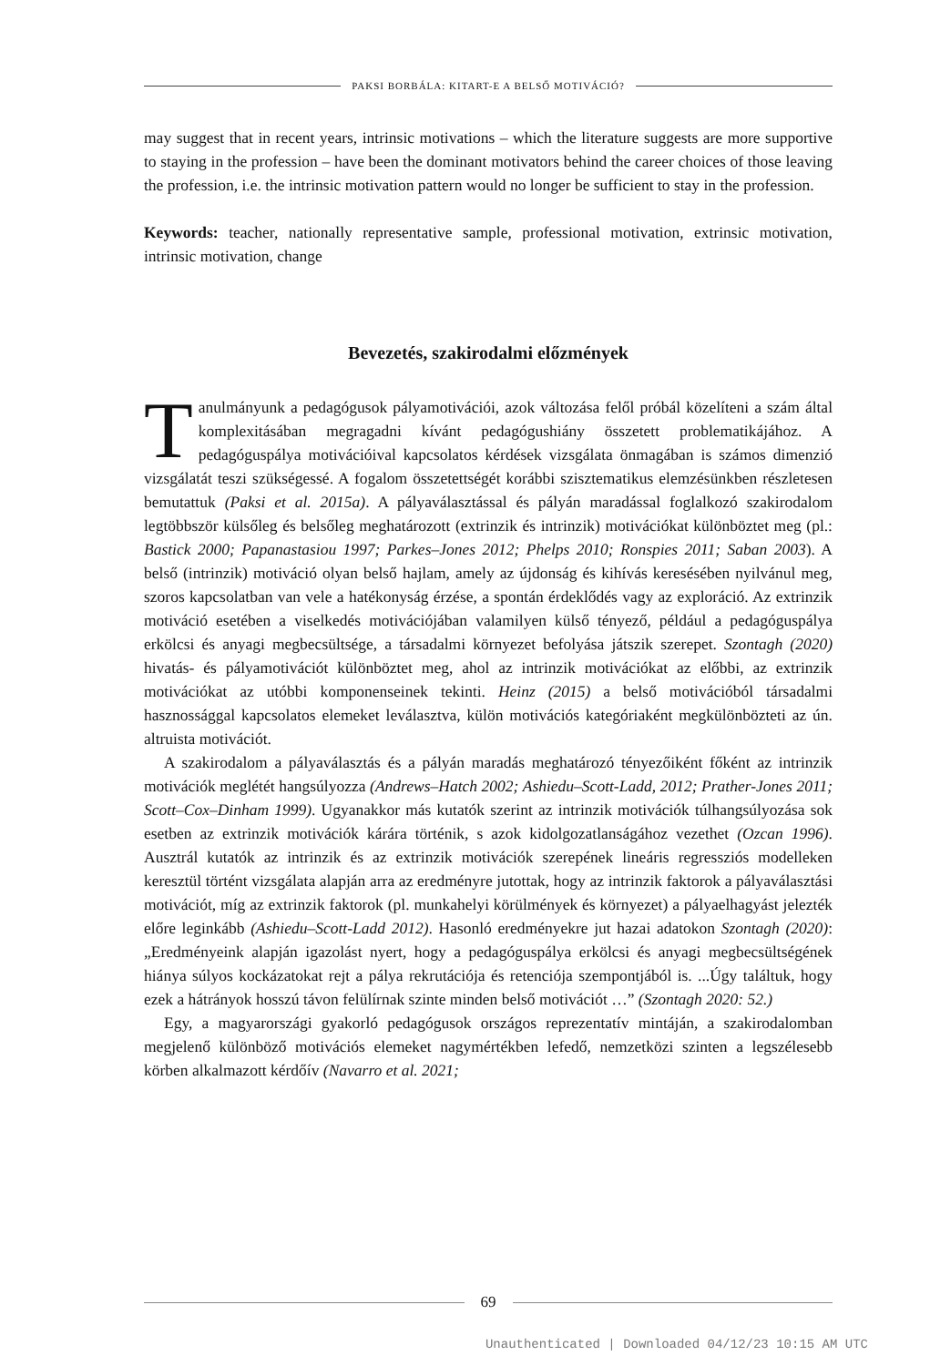PAKSI BORBÁLA: KITART-E A BELSŐ MOTIVÁCIÓ?
may suggest that in recent years, intrinsic motivations – which the literature suggests are more supportive to staying in the profession – have been the dominant motivators behind the career choices of those leaving the profession, i.e. the intrinsic motivation pattern would no longer be sufficient to stay in the profession.
Keywords: teacher, nationally representative sample, professional motivation, extrinsic motivation, intrinsic motivation, change
Bevezetés, szakirodalmi előzmények
Tanulmányunk a pedagógusok pályamotivációi, azok változása felől próbál közelíteni a szám által komplexitásában megragadni kívánt pedagógushiány összetett problematikájához. A pedagóguspálya motivációival kapcsolatos kérdések vizsgálata önmagában is számos dimenzió vizsgálatát teszi szükségessé. A fogalom összetettségét korábbi szisztematikus elemzésünkben részletesen bemutattuk (Paksi et al. 2015a). A pályaválasztással és pályán maradással foglalkozó szakirodalom legtöbbször külsőleg és belsőleg meghatározott (extrinzik és intrinzik) motivációkat különböztet meg (pl.: Bastick 2000; Papanastasiou 1997; Parkes–Jones 2012; Phelps 2010; Ronspies 2011; Saban 2003). A belső (intrinzik) motiváció olyan belső hajlam, amely az újdonság és kihívás keresésében nyilvánul meg, szoros kapcsolatban van vele a hatékonyság érzése, a spontán érdeklődés vagy az exploráció. Az extrinzik motiváció esetében a viselkedés motivációjában valamilyen külső tényező, például a pedagóguspálya erkölcsi és anyagi megbecsültsége, a társadalmi környezet befolyása játszik szerepet. Szontagh (2020) hivatás- és pályamotivációt különböztet meg, ahol az intrinzik motivációkat az előbbi, az extrinzik motivációkat az utóbbi komponenseinek tekinti. Heinz (2015) a belső motivációból társadalmi hasznossággal kapcsolatos elemeket leválasztva, külön motivációs kategóriaként megkülönbözteti az ún. altruista motivációt.
A szakirodalom a pályaválasztás és a pályán maradás meghatározó tényezőiként főként az intrinzik motivációk meglétét hangsúlyozza (Andrews–Hatch 2002; Ashiedu–Scott-Ladd, 2012; Prather-Jones 2011; Scott–Cox–Dinham 1999). Ugyanakkor más kutatók szerint az intrinzik motivációk túlhangsúlyozása sok esetben az extrinzik motivációk kárára történik, s azok kidolgozatlanságához vezethet (Ozcan 1996). Ausztrál kutatók az intrinzik és az extrinzik motivációk szerepének lineáris regressziós modelleken keresztül történt vizsgálata alapján arra az eredményre jutottak, hogy az intrinzik faktorok a pályaválasztási motivációt, míg az extrinzik faktorok (pl. munkahelyi körülmények és környezet) a pályaelhagyást jelezték előre leginkább (Ashiedu–Scott-Ladd 2012). Hasonló eredményekre jut hazai adatokon Szontagh (2020): „Eredményeink alapján igazolást nyert, hogy a pedagóguspálya erkölcsi és anyagi megbecsültségének hiánya súlyos kockázatokat rejt a pálya rekrutációja és retenciója szempontjából is. ...Úgy találtuk, hogy ezek a hátrányok hosszú távon felülírnak szinte minden belső motivációt …” (Szontagh 2020: 52.)
Egy, a magyarországi gyakorló pedagógusok országos reprezentatív mintáján, a szakirodalomban megjelenő különböző motivációs elemeket nagymértékben lefedő, nemzetközi szinten a legszélesebb körben alkalmazott kérdőív (Navarro et al. 2021;
69
Unauthenticated | Downloaded 04/12/23 10:15 AM UTC